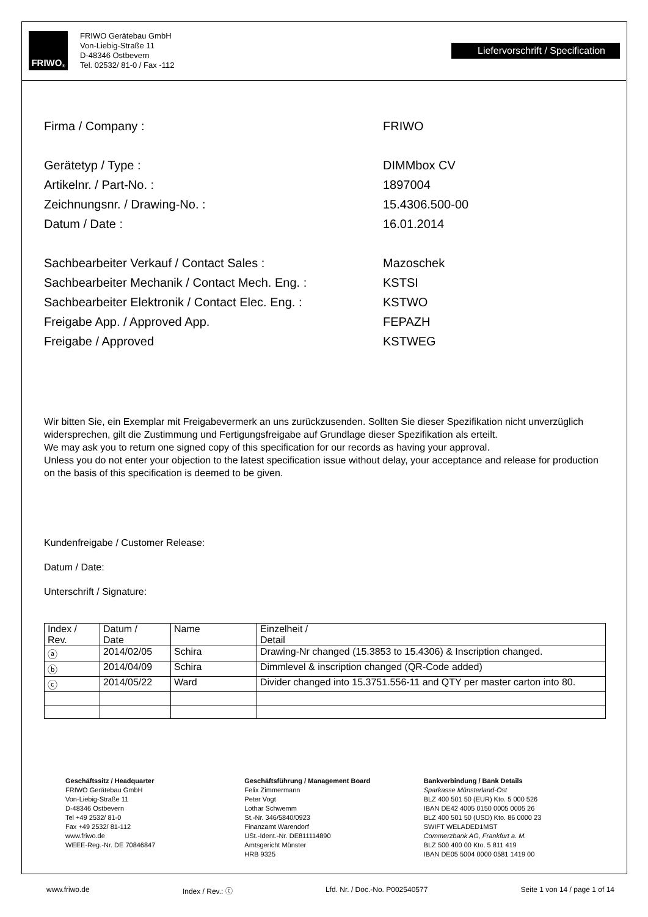FRIWO<sup>®</sup>
FRIWO Gerätebau GmbH
Von-Liebig-Straße 11
D-48346 Ostbevern
Tel. 02532/ 81-0 / Fax -112
Liefervorschrift / Specification
Firma / Company : FRIWO
Gerätetyp / Type : DIMMbox CV
Artikelnr. / Part-No. : 1897004
Zeichnungsnr. / Drawing-No. : 15.4306.500-00
Datum / Date : 16.01.2014
Sachbearbeiter Verkauf / Contact Sales : Mazoschek
Sachbearbeiter Mechanik / Contact Mech. Eng. : KSTSI
Sachbearbeiter Elektronik / Contact Elec. Eng. : KSTWO
Freigabe App. / Approved App. FEPAZH
Freigabe / Approved KSTWEG
Wir bitten Sie, ein Exemplar mit Freigabevermerk an uns zurückzusenden. Sollten Sie dieser Spezifikation nicht unverzüglich widersprechen, gilt die Zustimmung und Fertigungsfreigabe auf Grundlage dieser Spezifikation als erteilt.
We may ask you to return one signed copy of this specification for our records as having your approval.
Unless you do not enter your objection to the latest specification issue without delay, your acceptance and release for production on the basis of this specification is deemed to be given.
Kundenfreigabe / Customer Release:
Datum / Date:
Unterschrift / Signature:
| Index / Rev. | Datum / Date | Name | Einzelheit / Detail |
| --- | --- | --- | --- |
| ⓐ | 2014/02/05 | Schira | Drawing-Nr changed (15.3853 to 15.4306) & Inscription changed. |
| ⓑ | 2014/04/09 | Schira | Dimmlevel & inscription changed (QR-Code added) |
| ⓒ | 2014/05/22 | Ward | Divider changed into 15.3751.556-11 and QTY per master carton into 80. |
Geschäftssitz / Headquarter
FRIWO Gerätebau GmbH
Von-Liebig-Straße 11
D-48346 Ostbevern
Tel +49 2532/ 81-0
Fax +49 2532/ 81-112
www.friwo.de
WEEE-Reg.-Nr. DE 70846847
Geschäftsführung / Management Board
Felix Zimmermann
Peter Vogt
Lothar Schwemm
St.-Nr. 346/5840/0923
Finanzamt Warendorf
USt.-Ident.-Nr. DE811114890
Amtsgericht Münster
HRB 9325
Bankverbindung / Bank Details
Sparkasse Münsterland-Ost
BLZ 400 501 50 (EUR) Kto. 5 000 526
IBAN DE42 4005 0150 0005 0005 26
BLZ 400 501 50 (USD) Kto. 86 0000 23
SWIFT WELADED1MST
Commerzbank AG, Frankfurt a. M.
BLZ 500 400 00 Kto. 5 811 419
IBAN DE05 5004 0000 0581 1419 00
www.friwo.de Index / Rev.: ⓒ Lfd. Nr. / Doc.-No. P002540577 Seite 1 von 14 / page 1 of 14